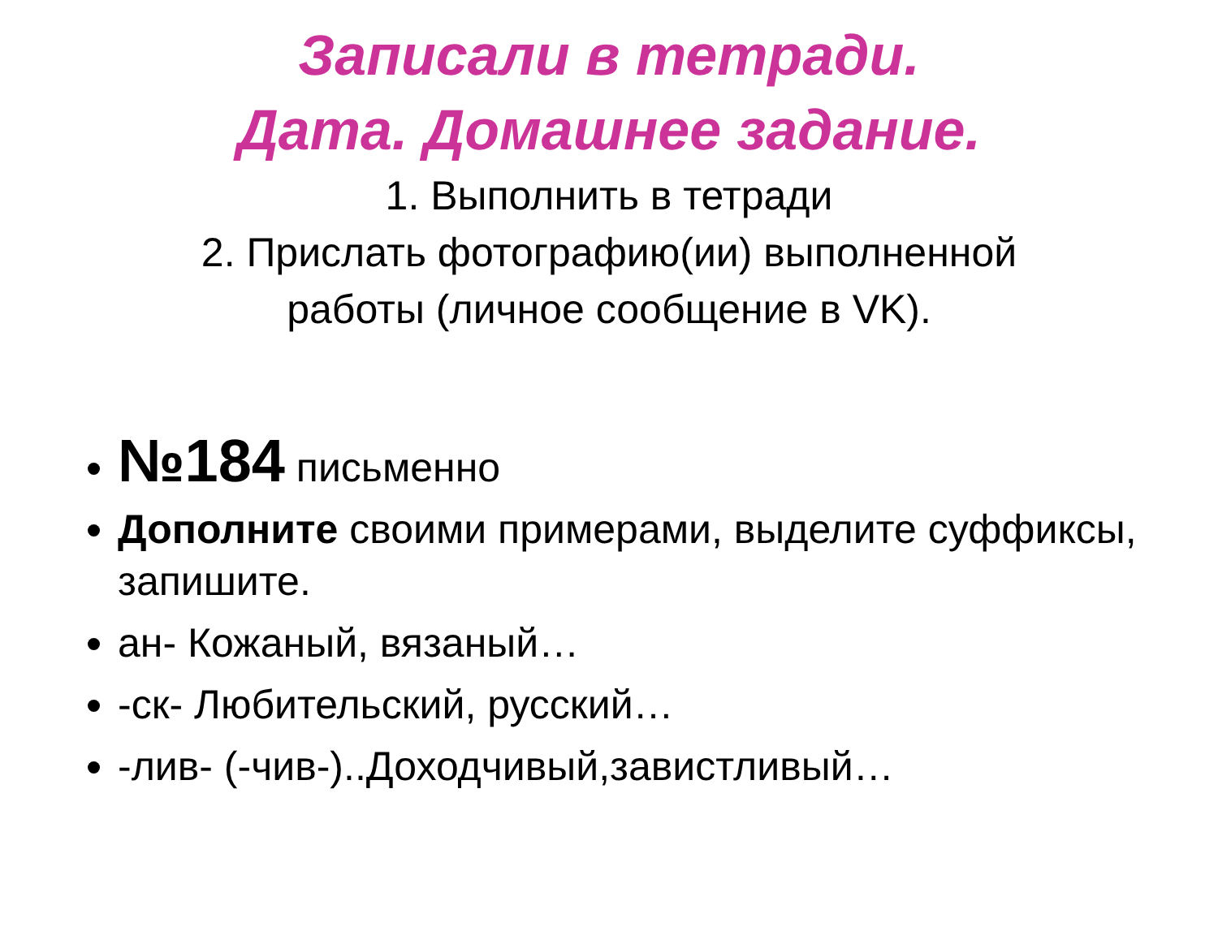Записали в тетради.
Дата. Домашнее задание.
1. Выполнить в тетради
2. Прислать фотографию(ии) выполненной
работы (личное сообщение в VK).
№184 письменно
Дополните своими примерами, выделите суффиксы, запишите.
ан- Кожаный, вязаный…
-ск- Любительский, русский…
-лив- (-чив-)..Доходчивый,завистливый…